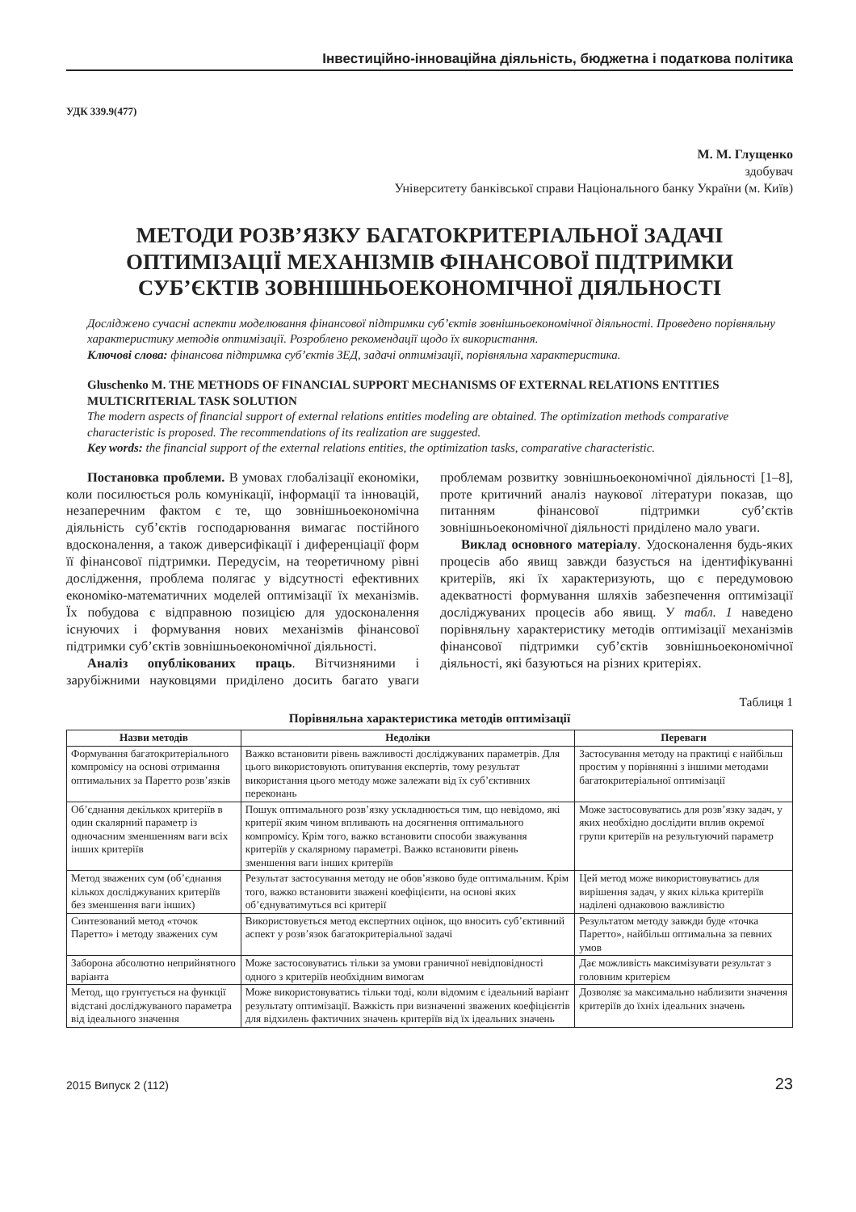Інвестиційно-інноваційна діяльність, бюджетна і податкова політика
УДК 339.9(477)
М. М. Глущенко
здобувач
Університету банківської справи Національного банку України (м. Київ)
МЕТОДИ РОЗВ’ЯЗКУ БАГАТОКРИТЕРІАЛЬНОЇ ЗАДАЧІ ОПТИМІЗАЦІЇ МЕХАНІЗМІВ ФІНАНСОВОЇ ПІДТРИМКИ СУБ’ЄКТІВ ЗОВНІШНЬОЕКОНОМІЧНОЇ ДІЯЛЬНОСТІ
Досліджено сучасні аспекти моделювання фінансової підтримки суб’єктів зовнішньоекономічної діяльності. Проведено порівняльну характеристику методів оптимізації. Розроблено рекомендації щодо їх використання.
Ключові слова: фінансова підтримка суб’єктів ЗЕД, задачі оптимізації, порівняльна характеристика.
Gluschenko M. THE METHODS OF FINANCIAL SUPPORT MECHANISMS OF EXTERNAL RELATIONS ENTITIES MULTICRITERIAL TASK SOLUTION
The modern aspects of financial support of external relations entities modeling are obtained. The optimization methods comparative characteristic is proposed. The recommendations of its realization are suggested.
Key words: the financial support of the external relations entities, the optimization tasks, comparative characteristic.
Постановка проблеми. В умовах глобалізації економіки, коли посилюється роль комунікації, інформації та інновацій, незаперечним фактом є те, що зовнішньоекономічна діяльність суб’єктів господарювання вимагає постійного вдосконалення, а також диверсифікації і диференціації форм її фінансової підтримки. Передусім, на теоретичному рівні дослідження, проблема полягає у відсутності ефективних економіко-математичних моделей оптимізації їх механізмів. Їх побудова є відправною позицією для удосконалення існуючих і формування нових механізмів фінансової підтримки суб’єктів зовнішньоекономічної діяльності.
Аналіз опублікованих праць. Вітчизняними і зарубіжними науковцями приділено досить багато уваги проблемам розвитку зовнішньоекономічної діяльності [1–8], проте критичний аналіз наукової літератури показав, що питанням фінансової підтримки суб’єктів зовнішньоекономічної діяльності приділено мало уваги.
Виклад основного матеріалу. Удосконалення будь-яких процесів або явищ завжди базується на ідентифікуванні критеріїв, які їх характеризують, що є передумовою адекватності формування шляхів забезпечення оптимізації досліджуваних процесів або явищ. У табл. 1 наведено порівняльну характеристику методів оптимізації механізмів фінансової підтримки суб’єктів зовнішньоекономічної діяльності, які базуються на різних критеріях.
Таблиця 1
Порівняльна характеристика методів оптимізації
| Назви методів | Недоліки | Переваги |
| --- | --- | --- |
| Формування багатокритеріального компромісу на основі отримання оптимальних за Паретто розв’язків | Важко встановити рівень важливості досліджуваних параметрів. Для цього використовують опитування експертів, тому результат використання цього методу може залежати від їх суб’єктивних переконань | Застосування методу на практиці є найбільш простим у порівнянні з іншими методами багатокритеріальної оптимізації |
| Об’єднання декількох критеріїв в один скалярний параметр із одночасним зменшенням ваги всіх інших критеріїв | Пошук оптимального розв’язку ускладнюється тим, що невідомо, які критерії яким чином впливають на досягнення оптимального компромісу. Крім того, важко встановити способи зважування критеріїв у скалярному параметрі. Важко встановити рівень зменшення ваги інших критеріїв | Може застосовуватись для розв’язку задач, у яких необхідно дослідити вплив окремої групи критеріїв на результуючий параметр |
| Метод зважених сум (об’єднання кількох досліджуваних критеріїв без зменшення ваги інших) | Результат застосування методу не обов’язково буде оптимальним. Крім того, важко встановити зважені коефіцієнти, на основі яких об’єднуватимуться всі критерії | Цей метод може використовуватись для вирішення задач, у яких кілька критеріїв наділені однаковою важливістю |
| Синтезований метод «точок Паретто» і методу зважених сум | Використовується метод експертних оцінок, що вносить суб’єктивний аспект у розв’язок багатокритеріальної задачі | Результатом методу завжди буде «точка Паретто», найбільш оптимальна за певних умов |
| Заборона абсолютно неприйнятного варіанта | Може застосовуватись тільки за умови граничної невідповідності одного з критеріїв необхідним вимогам | Дає можливість максимізувати результат з головним критерієм |
| Метод, що грунтується на функції відстані досліджуваного параметра від ідеального значення | Може використовуватись тільки тоді, коли відомим є ідеальний варіант результату оптимізації. Важкість при визначенні зважених коефіцієнтів для відхилень фактичних значень критеріїв від їх ідеальних значень | Дозволяє за максимально наблизити значення критеріїв до їхніх ідеальних значень |
2015 Випуск 2 (112) 23